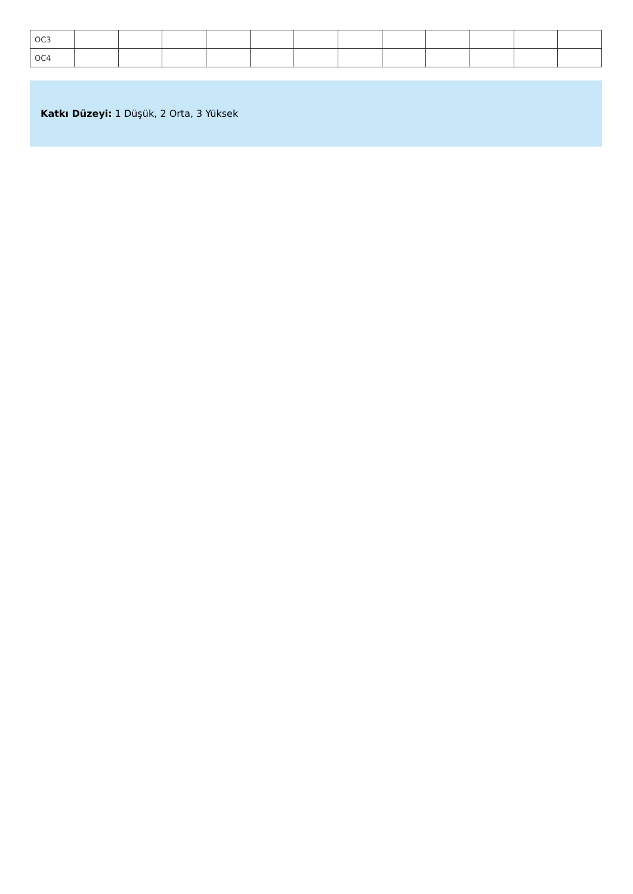| OC3 | | | | | | | | | | | | |
| OC4 | | | | | | | | | | | | |
Katkı Düzeyi: 1 Düşük, 2 Orta, 3 Yüksek